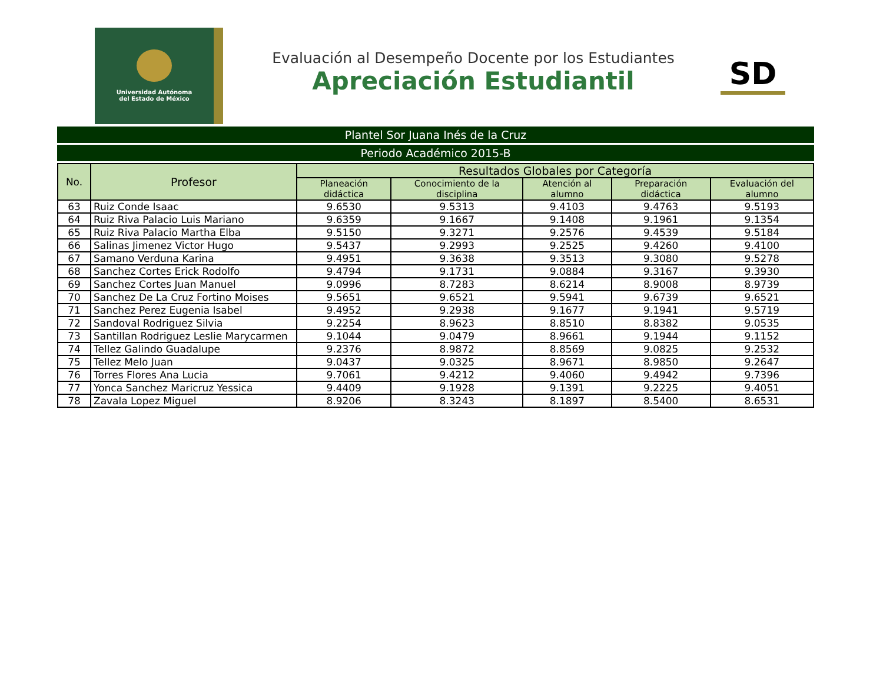Universidad Autónoma
del Estado de México
Evaluación al Desempeño Docente por los Estudiantes
Apreciación Estudiantil
SD
Plantel Sor Juana Inés de la Cruz
Periodo Académico 2015-B
| No. | Profesor | Resultados Globales por Categoría | | | | |
| --- | --- | --- | --- | --- | --- | --- |
| | | Planeación didáctica | Conocimiento de la disciplina | Atención al alumno | Preparación didáctica | Evaluación del alumno |
| 63 | Ruiz Conde Isaac | 9.6530 | 9.5313 | 9.4103 | 9.4763 | 9.5193 |
| 64 | Ruiz Riva Palacio Luis Mariano | 9.6359 | 9.1667 | 9.1408 | 9.1961 | 9.1354 |
| 65 | Ruiz Riva Palacio Martha Elba | 9.5150 | 9.3271 | 9.2576 | 9.4539 | 9.5184 |
| 66 | Salinas Jimenez Victor Hugo | 9.5437 | 9.2993 | 9.2525 | 9.4260 | 9.4100 |
| 67 | Samano Verduna Karina | 9.4951 | 9.3638 | 9.3513 | 9.3080 | 9.5278 |
| 68 | Sanchez Cortes Erick Rodolfo | 9.4794 | 9.1731 | 9.0884 | 9.3167 | 9.3930 |
| 69 | Sanchez Cortes Juan Manuel | 9.0996 | 8.7283 | 8.6214 | 8.9008 | 8.9739 |
| 70 | Sanchez De La Cruz Fortino Moises | 9.5651 | 9.6521 | 9.5941 | 9.6739 | 9.6521 |
| 71 | Sanchez Perez Eugenia Isabel | 9.4952 | 9.2938 | 9.1677 | 9.1941 | 9.5719 |
| 72 | Sandoval Rodriguez Silvia | 9.2254 | 8.9623 | 8.8510 | 8.8382 | 9.0535 |
| 73 | Santillan Rodriguez Leslie Marycarmen | 9.1044 | 9.0479 | 8.9661 | 9.1944 | 9.1152 |
| 74 | Tellez Galindo Guadalupe | 9.2376 | 8.9872 | 8.8569 | 9.0825 | 9.2532 |
| 75 | Tellez Melo Juan | 9.0437 | 9.0325 | 8.9671 | 8.9850 | 9.2647 |
| 76 | Torres Flores Ana Lucia | 9.7061 | 9.4212 | 9.4060 | 9.4942 | 9.7396 |
| 77 | Yonca Sanchez Maricruz Yessica | 9.4409 | 9.1928 | 9.1391 | 9.2225 | 9.4051 |
| 78 | Zavala Lopez Miguel | 8.9206 | 8.3243 | 8.1897 | 8.5400 | 8.6531 |